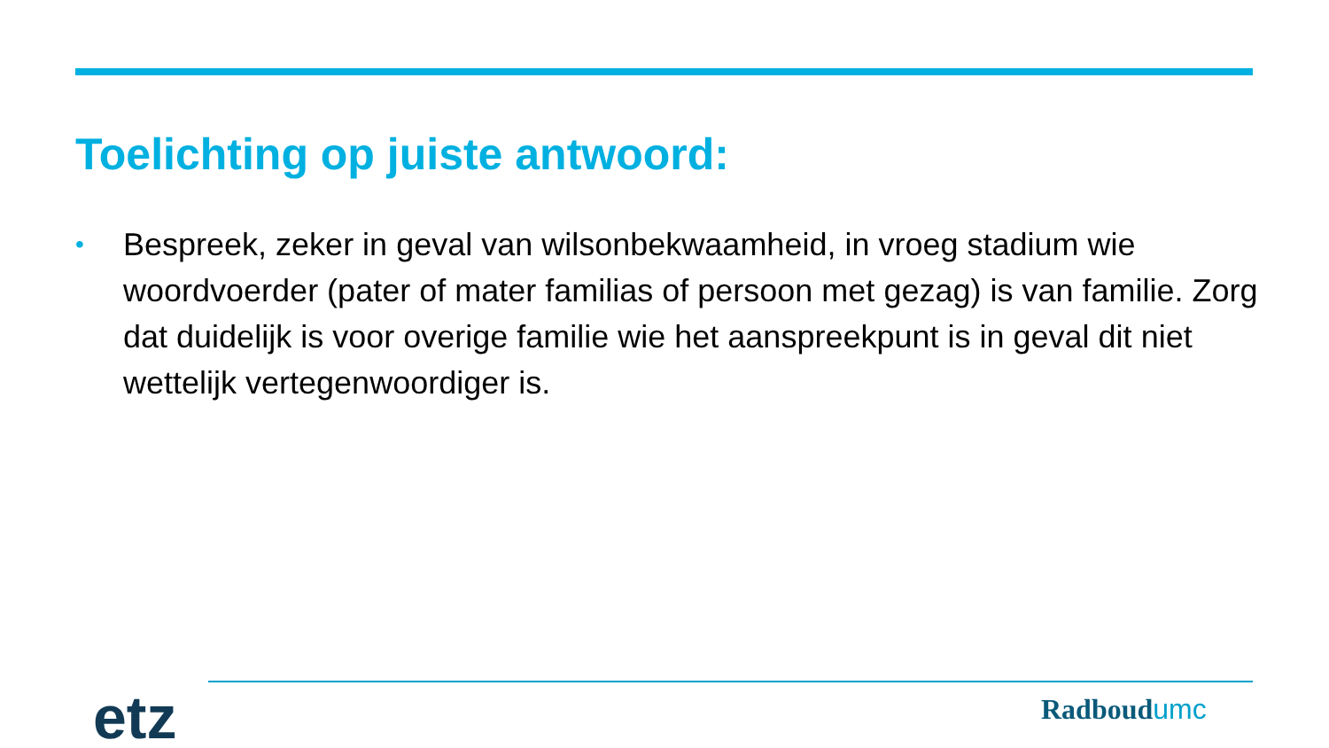Toelichting op juiste antwoord:
•
Bespreek, zeker in geval van wilsonbekwaamheid, in vroeg stadium wie woordvoerder (pater of mater familias of persoon met gezag) is van familie. Zorg dat duidelijk is voor overige familie wie het aanspreekpunt is in geval dit niet wettelijk vertegenwoordiger is.
etz Radboudumc